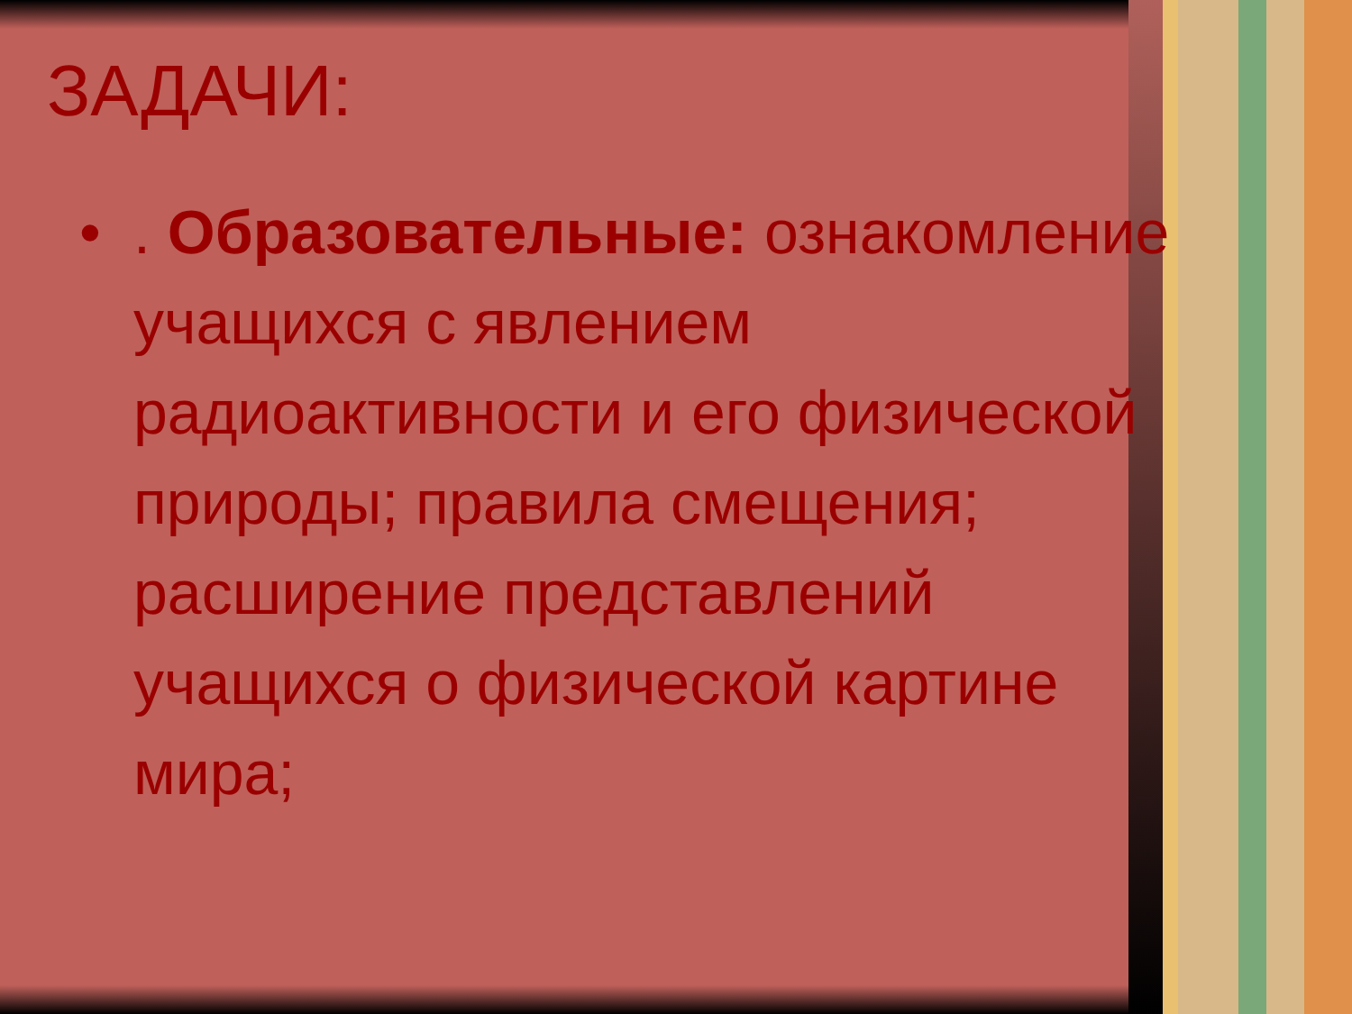ЗАДАЧИ:
• . Образовательные: ознакомление учащихся с явлением радиоактивности и его физической природы; правила смещения; расширение представлений учащихся о физической картине мира;